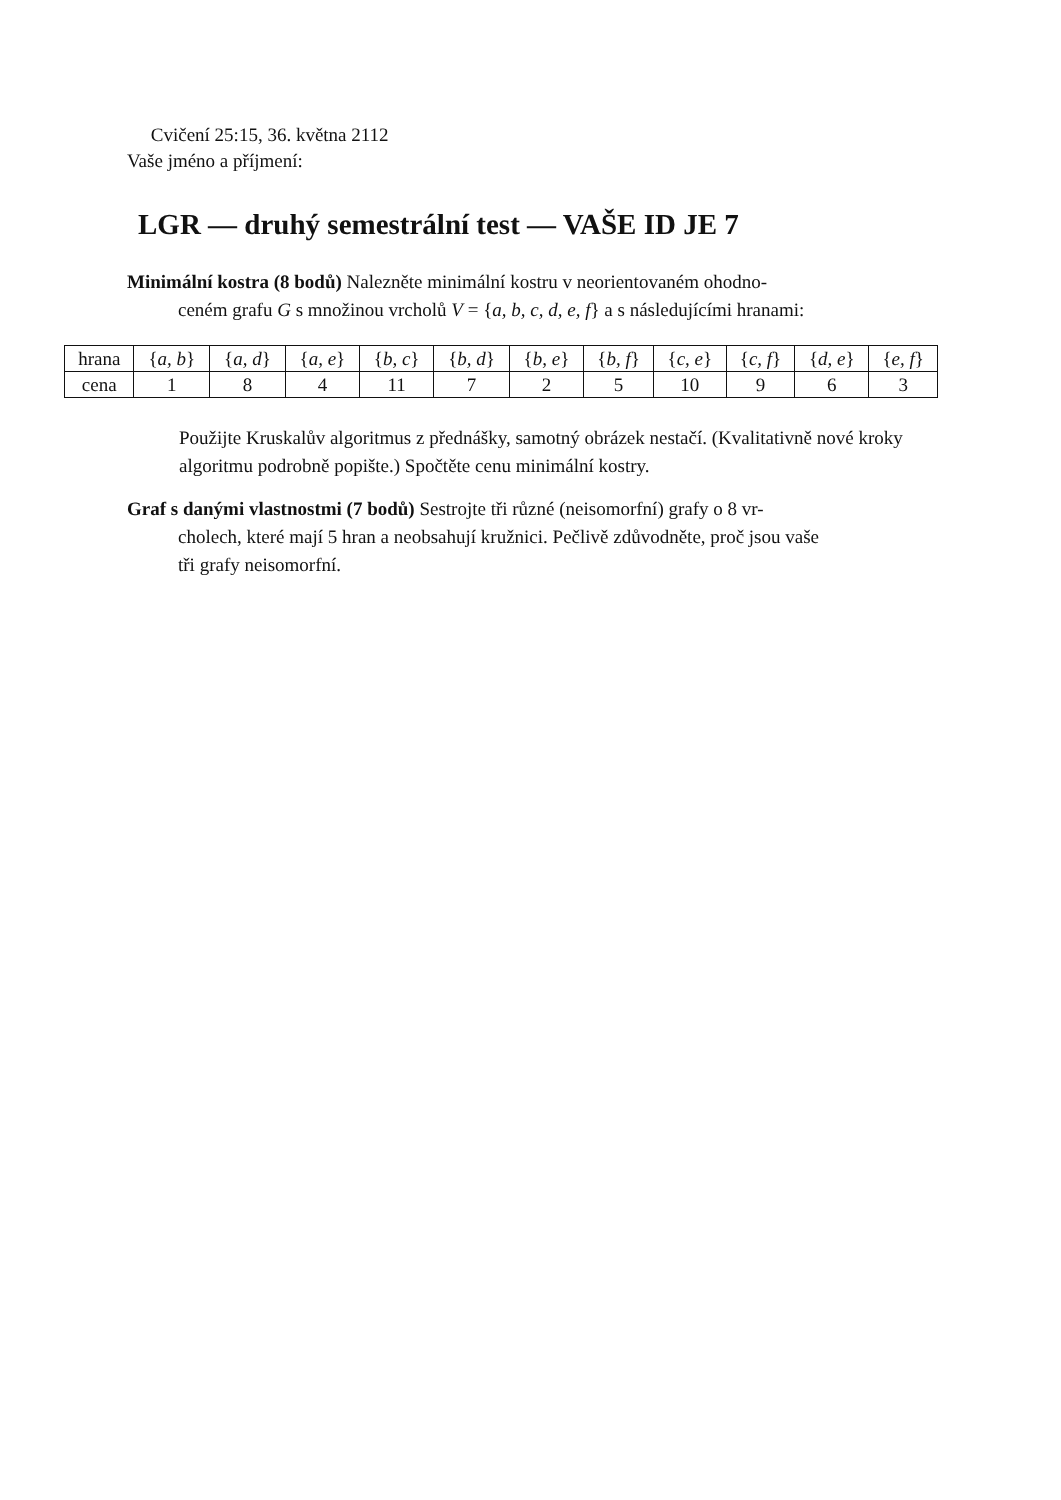Cvičení 25:15, 36. května 2112
Vaše jméno a příjmení:
LGR — druhý semestrální test — VAŠE ID JE 7
Minimální kostra (8 bodů) Nalezněte minimální kostru v neorientovaném ohodno-
ceném grafu G s množinou vrcholů V = {a, b, c, d, e, f} a s následujícími hranami:
| hrana | { a, b } | { a, d } | { a, e } | { b, c } | { b, d } | { b, e } | { b, f } | { c, e } | { c, f } | { d, e } | { e, f } |
| cena | 1 | 8 | 4 | 11 | 7 | 2 | 5 | 10 | 9 | 6 | 3 |
Použijte Kruskalův algoritmus z přednášky, samotný obrázek nestačí. (Kvalitativně nové kroky algoritmu podrobně popište.) Spočtěte cenu minimální kostry.
Graf s danými vlastnostmi (7 bodů) Sestrojte tři různé (neisomorfní) grafy o 8 vr-
cholech, které mají 5 hran a neobsahují kružnici. Pečlivě zdůvodněte, proč jsou vaše
tři grafy neisomorfní.